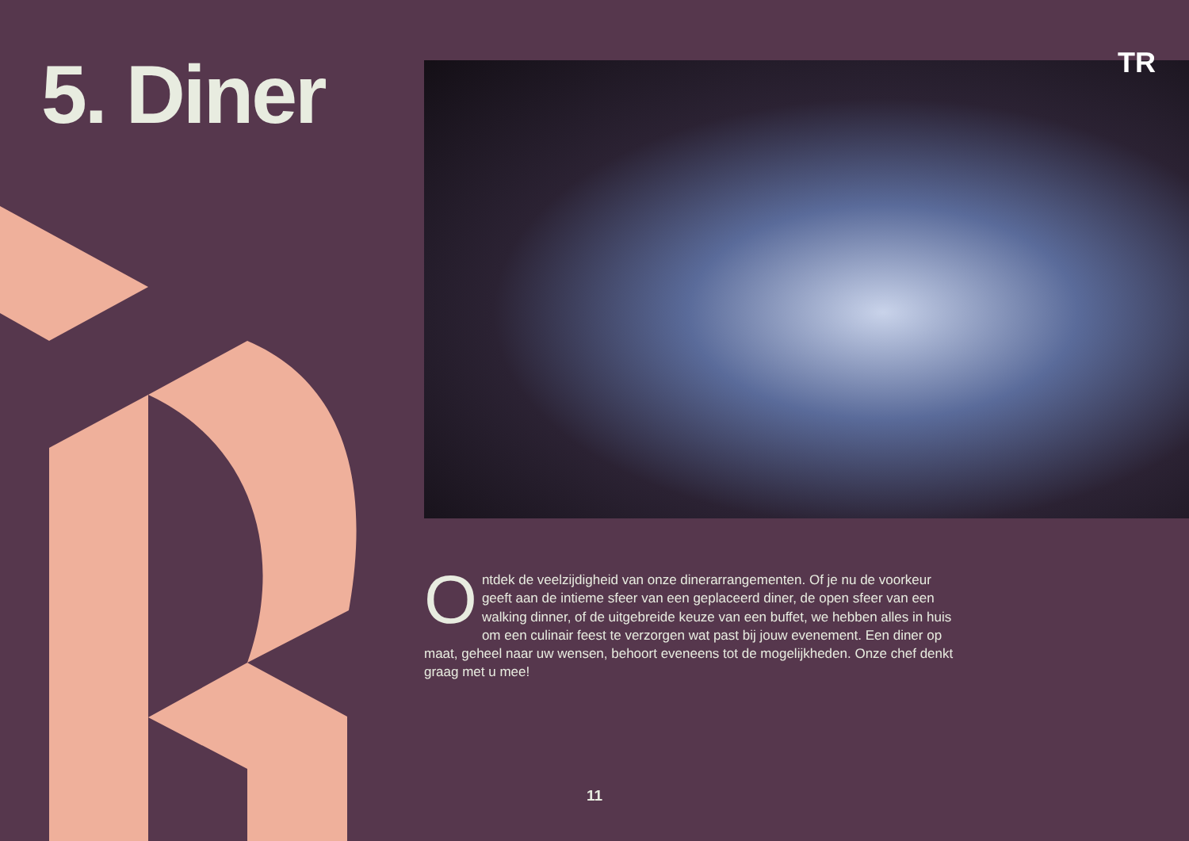5. Diner TR
Ontdek de veelzijdigheid van onze dinerarrangementen. Of je nu de voorkeur geeft aan de intieme sfeer van een geplaceerd diner, de open sfeer van een walking dinner, of de uitgebreide keuze van een buffet, we hebben alles in huis om een culinair feest te verzorgen wat past bij jouw evenement. Een diner op maat, geheel naar uw wensen, behoort eveneens tot de mogelijkheden. Onze chef denkt graag met u mee!
11